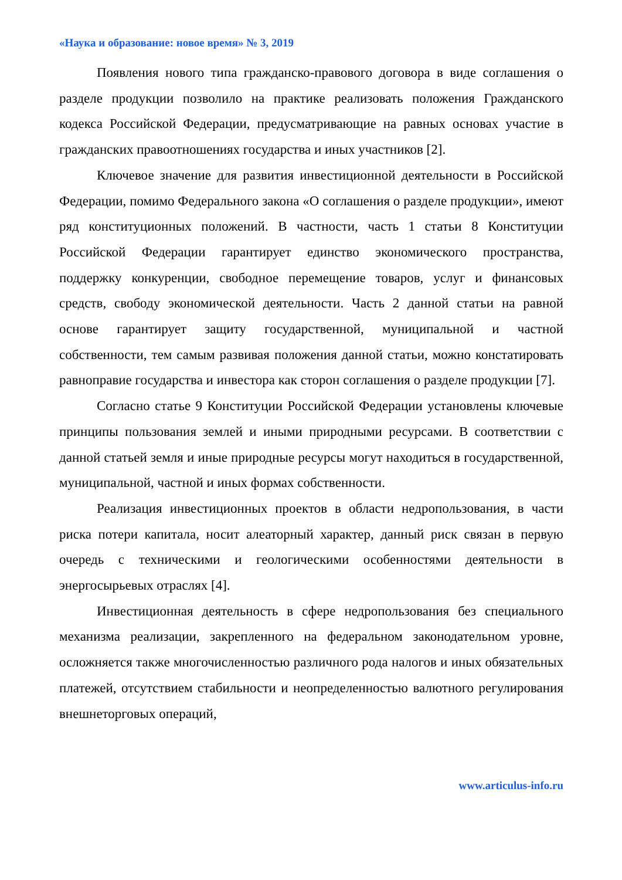«Наука и образование: новое время» № 3, 2019
Появления нового типа гражданско-правового договора в виде соглашения о разделе продукции позволило на практике реализовать положения Гражданского кодекса Российской Федерации, предусматривающие на равных основах участие в гражданских правоотношениях государства и иных участников [2].
Ключевое значение для развития инвестиционной деятельности в Российской Федерации, помимо Федерального закона «О соглашения о разделе продукции», имеют ряд конституционных положений. В частности, часть 1 статьи 8 Конституции Российской Федерации гарантирует единство экономического пространства, поддержку конкуренции, свободное перемещение товаров, услуг и финансовых средств, свободу экономической деятельности. Часть 2 данной статьи на равной основе гарантирует защиту государственной, муниципальной и частной собственности, тем самым развивая положения данной статьи, можно констатировать равноправие государства и инвестора как сторон соглашения о разделе продукции [7].
Согласно статье 9 Конституции Российской Федерации установлены ключевые принципы пользования землей и иными природными ресурсами. В соответствии с данной статьей земля и иные природные ресурсы могут находиться в государственной, муниципальной, частной и иных формах собственности.
Реализация инвестиционных проектов в области недропользования, в части риска потери капитала, носит алеаторный характер, данный риск связан в первую очередь с техническими и геологическими особенностями деятельности в энергосырьевых отраслях [4].
Инвестиционная деятельность в сфере недропользования без специального механизма реализации, закрепленного на федеральном законодательном уровне, осложняется также многочисленностью различного рода налогов и иных обязательных платежей, отсутствием стабильности и неопределенностью валютного регулирования внешнеторговых операций,
www.articulus-info.ru